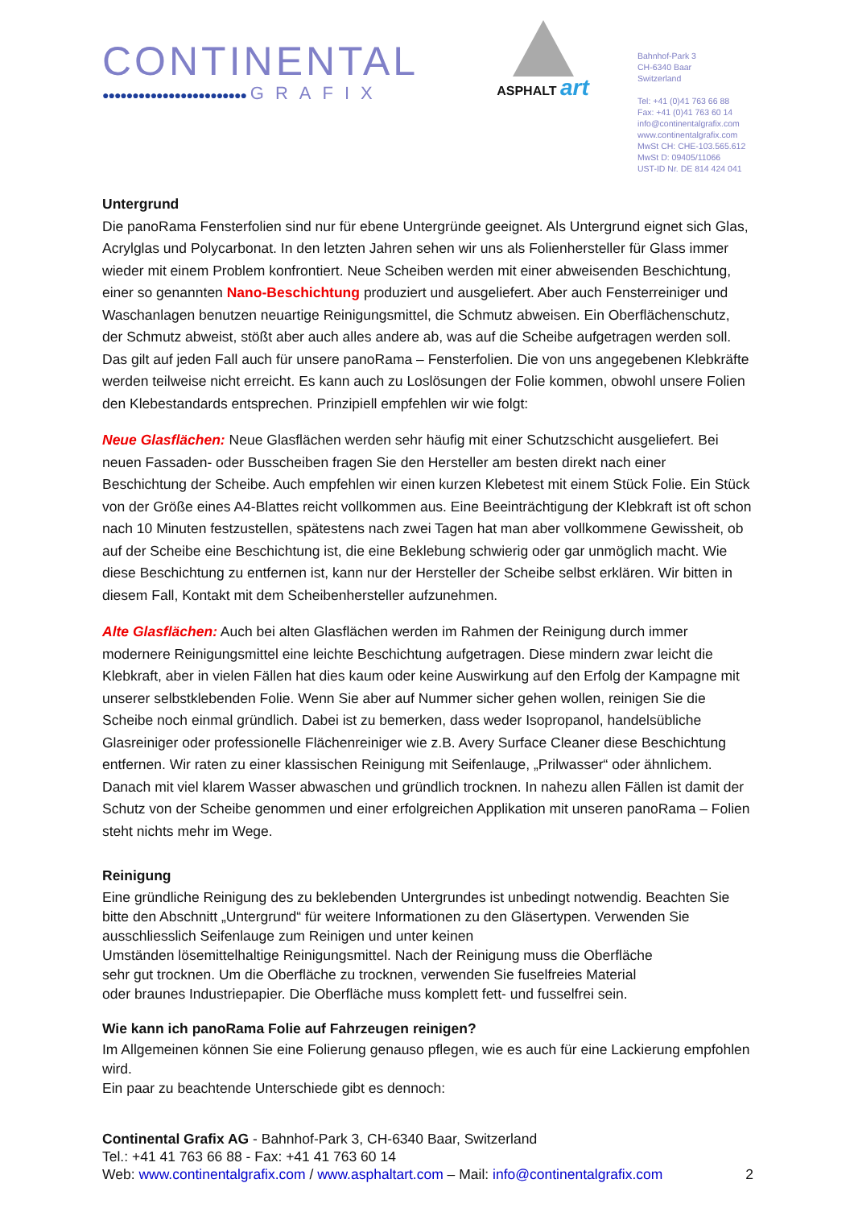CONTINENTAL
●●●●●●●●●●●●●●●●●●●●●●●● GRAFIX
ASPHALT art
Bahnhof-Park 3
CH-6340 Baar
Switzerland
Tel: +41 (0)41 763 66 88
Fax: +41 (0)41 763 60 14
info@continentalgrafix.com
www.continentalgrafix.com
MwSt CH: CHE-103.565.612
MwSt D: 09405/11066
UST-ID Nr. DE 814 424 041
Untergrund
Die panoRama Fensterfolien sind nur für ebene Untergründe geeignet. Als Untergrund eignet sich Glas, Acrylglas und Polycarbonat. In den letzten Jahren sehen wir uns als Folienhersteller für Glass immer wieder mit einem Problem konfrontiert. Neue Scheiben werden mit einer abweisenden Beschichtung, einer so genannten Nano-Beschichtung produziert und ausgeliefert. Aber auch Fensterreiniger und Waschanlagen benutzen neuartige Reinigungsmittel, die Schmutz abweisen. Ein Oberflächenschutz, der Schmutz abweist, stößt aber auch alles andere ab, was auf die Scheibe aufgetragen werden soll. Das gilt auf jeden Fall auch für unsere panoRama – Fensterfolien. Die von uns angegebenen Klebkräfte werden teilweise nicht erreicht. Es kann auch zu Loslösungen der Folie kommen, obwohl unsere Folien den Klebestandards entsprechen. Prinzipiell empfehlen wir wie folgt:
Neue Glasflächen: Neue Glasflächen werden sehr häufig mit einer Schutzschicht ausgeliefert. Bei neuen Fassaden- oder Busscheiben fragen Sie den Hersteller am besten direkt nach einer Beschichtung der Scheibe. Auch empfehlen wir einen kurzen Klebetest mit einem Stück Folie. Ein Stück von der Größe eines A4-Blattes reicht vollkommen aus. Eine Beeinträchtigung der Klebkraft ist oft schon nach 10 Minuten festzustellen, spätestens nach zwei Tagen hat man aber vollkommene Gewissheit, ob auf der Scheibe eine Beschichtung ist, die eine Beklebung schwierig oder gar unmöglich macht. Wie diese Beschichtung zu entfernen ist, kann nur der Hersteller der Scheibe selbst erklären. Wir bitten in diesem Fall, Kontakt mit dem Scheibenhersteller aufzunehmen.
Alte Glasflächen: Auch bei alten Glasflächen werden im Rahmen der Reinigung durch immer modernere Reinigungsmittel eine leichte Beschichtung aufgetragen. Diese mindern zwar leicht die Klebkraft, aber in vielen Fällen hat dies kaum oder keine Auswirkung auf den Erfolg der Kampagne mit unserer selbstklebenden Folie. Wenn Sie aber auf Nummer sicher gehen wollen, reinigen Sie die Scheibe noch einmal gründlich. Dabei ist zu bemerken, dass weder Isopropanol, handelsübliche Glasreiniger oder professionelle Flächenreiniger wie z.B. Avery Surface Cleaner diese Beschichtung entfernen. Wir raten zu einer klassischen Reinigung mit Seifenlauge, „Prilwasser“ oder ähnlichem. Danach mit viel klarem Wasser abwaschen und gründlich trocknen. In nahezu allen Fällen ist damit der Schutz von der Scheibe genommen und einer erfolgreichen Applikation mit unseren panoRama – Folien steht nichts mehr im Wege.
Reinigung
Eine gründliche Reinigung des zu beklebenden Untergrundes ist unbedingt notwendig. Beachten Sie bitte den Abschnitt „Untergrund“ für weitere Informationen zu den Gläsertypen. Verwenden Sie ausschliesslich Seifenlauge zum Reinigen und unter keinen
Umständen lösemittelhaltige Reinigungsmittel. Nach der Reinigung muss die Oberfläche
sehr gut trocknen. Um die Oberfläche zu trocknen, verwenden Sie fuselfreies Material
oder braunes Industriepapier. Die Oberfläche muss komplett fett- und fusselfrei sein.
Wie kann ich panoRama Folie auf Fahrzeugen reinigen?
Im Allgemeinen können Sie eine Folierung genauso pflegen, wie es auch für eine Lackierung empfohlen wird.
Ein paar zu beachtende Unterschiede gibt es dennoch:
Continental Grafix AG - Bahnhof-Park 3, CH-6340 Baar, Switzerland
Tel.: +41 41 763 66 88 - Fax: +41 41 763 60 14
Web: www.continentalgrafix.com / www.asphaltart.com – Mail: info@continentalgrafix.com 2